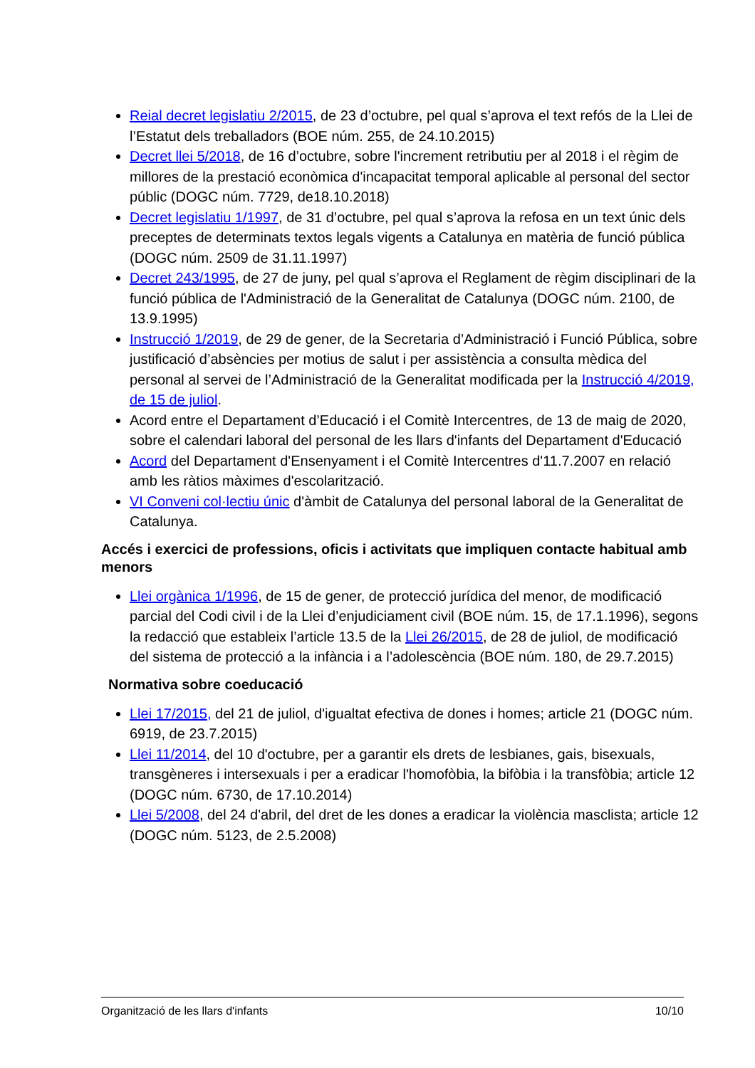Reial decret legislatiu 2/2015, de 23 d’octubre, pel qual s’aprova el text refós de la Llei de l’Estatut dels treballadors (BOE núm. 255, de 24.10.2015)
Decret llei 5/2018, de 16 d’octubre, sobre l'increment retributiu per al 2018 i el règim de millores de la prestació econòmica d'incapacitat temporal aplicable al personal del sector públic (DOGC núm. 7729, de18.10.2018)
Decret legislatiu 1/1997, de 31 d’octubre, pel qual s’aprova la refosa en un text únic dels preceptes de determinats textos legals vigents a Catalunya en matèria de funció pública (DOGC núm. 2509 de 31.11.1997)
Decret 243/1995, de 27 de juny, pel qual s’aprova el Reglament de règim disciplinari de la funció pública de l'Administració de la Generalitat de Catalunya (DOGC núm. 2100, de 13.9.1995)
Instrucció 1/2019, de 29 de gener, de la Secretaria d’Administració i Funció Pública, sobre justificació d’absències per motius de salut i per assistència a consulta mèdica del personal al servei de l’Administració de la Generalitat modificada per la Instrucció 4/2019, de 15 de juliol.
Acord entre el Departament d’Educació i el Comitè Intercentres, de 13 de maig de 2020, sobre el calendari laboral del personal de les llars d'infants del Departament d'Educació
Acord del Departament d'Ensenyament i el Comitè Intercentres d'11.7.2007 en relació amb les ràtios màximes d'escolarització.
VI Conveni col·lectiu únic d'àmbit de Catalunya del personal laboral de la Generalitat de Catalunya.
Accés i exercici de professions, oficis i activitats que impliquen contacte habitual amb menors
Llei orgànica 1/1996, de 15 de gener, de protecció jurídica del menor, de modificació parcial del Codi civil i de la Llei d’enjudiciament civil (BOE núm. 15, de 17.1.1996), segons la redacció que estableix l’article 13.5 de la Llei 26/2015, de 28 de juliol, de modificació del sistema de protecció a la infància i a l’adolescència (BOE núm. 180, de 29.7.2015)
Normativa sobre coeducació
Llei 17/2015, del 21 de juliol, d'igualtat efectiva de dones i homes; article 21 (DOGC núm. 6919, de 23.7.2015)
Llei 11/2014, del 10 d'octubre, per a garantir els drets de lesbianes, gais, bisexuals, transgèneres i intersexuals i per a eradicar l'homofòbia, la bifòbia i la transfòbia; article 12 (DOGC núm. 6730, de 17.10.2014)
Llei 5/2008, del 24 d'abril, del dret de les dones a eradicar la violència masclista; article 12 (DOGC núm. 5123, de 2.5.2008)
Organització de les llars d'infants 10/10